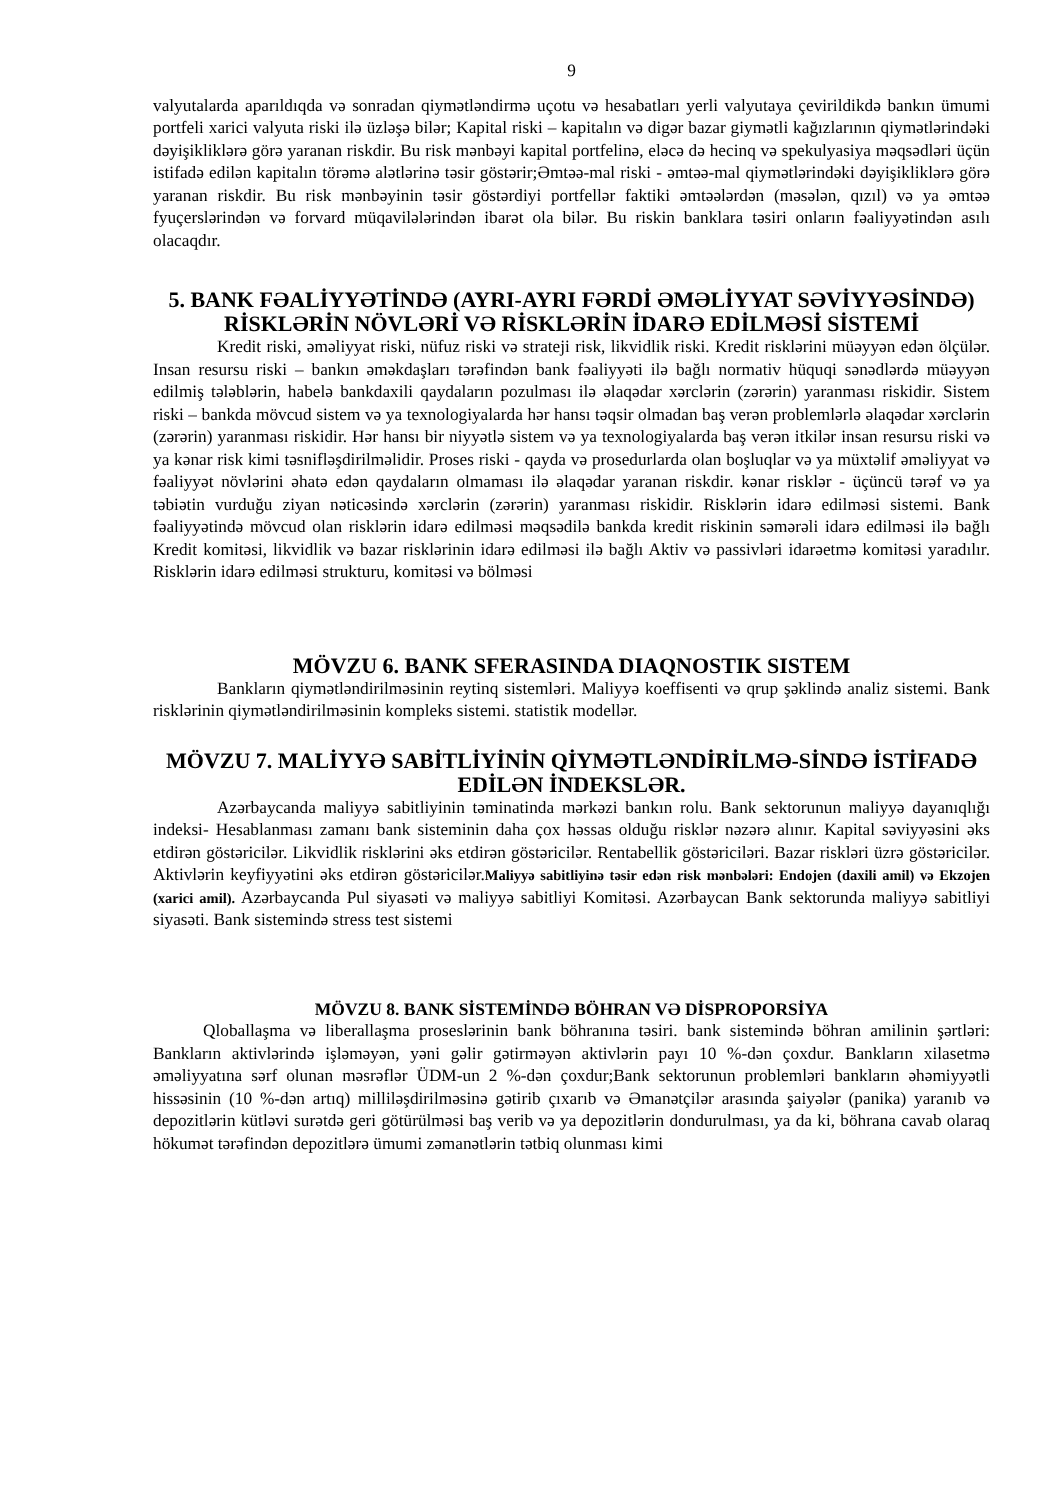9
valyutalarda aparıldıqda və sonradan qiymətləndirmə uçotu və hesabatları yerli valyutaya çevirildikdə bankın ümumi portfeli xarici valyuta riski ilə üzləşə bilər; Kapital riski – kapitalın və digər bazar giymətli kağızlarının qiymətlərindəki dəyişikliklərə görə yaranan riskdir. Bu risk mənbəyi kapital portfelinə, eləcə də hecinq və spekulyasiya məqsədləri üçün istifadə edilən kapitalın törəmə alətlərinə təsir göstərir;Əmtəə-mal riski - əmtəə-mal qiymətlərindəki dəyişikliklərə görə yaranan riskdir. Bu risk mənbəyinin təsir göstərdiyi portfellər faktiki əmtəələrdən (məsələn, qızıl) və ya əmtəə fyuçerslərindən və forvard müqavilələrindən ibarət ola bilər. Bu riskin banklara təsiri onların fəaliyyətindən asılı olacaqdır.
5. BANK FƏALİYYƏTİNDƏ (AYRI-AYRI FƏRDİ ƏMƏLİYYAT SƏVİYYƏSİNDƏ) RİSKLƏRİN NÖVLƏRİ VƏ RİSKLƏRİN İDARƏ EDİLMƏSİ SİSTEMİ
Kredit riski, əməliyyat riski, nüfuz riski və strateji risk, likvidlik riski. Kredit risklərini müəyyən edən ölçülər. Insan resursu riski – bankın əməkdaşları tərəfindən bank fəaliyyəti ilə bağlı normativ hüquqi sənədlərdə müəyyən edilmiş tələblərin, habelə bankdaxili qaydaların pozulması ilə əlaqədar xərclərin (zərərin) yaranması riskidir. Sistem riski – bankda mövcud sistem və ya texnologiyalarda hər hansı təqsir olmadan baş verən problemlərlə əlaqədar xərclərin (zərərin) yaranması riskidir. Hər hansı bir niyyətlə sistem və ya texnologiyalarda baş verən itkilər insan resursu riski və ya kənar risk kimi təsnifləşdirilməlidir. Proses riski - qayda və prosedurlarda olan boşluqlar və ya müxtəlif əməliyyat və fəaliyyət növlərini əhatə edən qaydaların olmaması ilə əlaqədar yaranan riskdir. kənar risklər - üçüncü tərəf və ya təbiətin vurduğu ziyan nəticəsində xərclərin (zərərin) yaranması riskidir. Risklərin idarə edilməsi sistemi. Bank fəaliyyətində mövcud olan risklərin idarə edilməsi məqsədilə bankda kredit riskinin səmərəli idarə edilməsi ilə bağlı Kredit komitəsi, likvidlik və bazar risklərinin idarə edilməsi ilə bağlı Aktiv və passivləri idarəetmə komitəsi yaradılır. Risklərin idarə edilməsi strukturu, komitəsi və bölməsi
MÖVZU 6. BANK SFERASINDA DIAQNOSTIK SISTEM
Bankların qiymətləndirilməsinin reytinq sistemləri. Maliyyə koeffisenti və qrup şəklində analiz sistemi. Bank risklərinin qiymətləndirilməsinin kompleks sistemi. statistik modellər.
MÖVZU 7. MALİYYƏ SABİTLİYİNİN QİYMƏTLƏNDİRİLMƏ-SİNDƏ İSTİFADƏ EDİLƏN İNDEKSLƏR.
Azərbaycanda maliyyə sabitliyinin təminatinda mərkəzi bankın rolu. Bank sektorunun maliyyə dayanıqlığı indeksi- Hesablanması zamanı bank sisteminin daha çox həssas olduğu risklər nəzərə alınır. Kapital səviyyəsini əks etdirən göstəricilər. Likvidlik risklərini əks etdirən göstəricilər. Rentabellik göstəriciləri. Bazar riskləri üzrə göstəricilər. Aktivlərin keyfiyyətini əks etdirən göstəricilər.Maliyyə sabitliyinə təsir edən risk mənbələri: Endojen (daxili amil) və Ekzojen (xarici amil). Azərbaycanda Pul siyasəti və maliyyə sabitliyi Komitəsi. Azərbaycan Bank sektorunda maliyyə sabitliyi siyasəti. Bank sistemində stress test sistemi
MÖVZU 8. BANK SİSTEMİNDƏ BÖHRAN VƏ DİSPROPORSİYA
Qloballaşma və liberallaşma proseslərinin bank böhranına təsiri. bank sistemində böhran amilinin şərtləri: Bankların aktivlərində işləməyən, yəni gəlir gətirməyən aktivlərin payı 10 %-dən çoxdur. Bankların xilasetmə əməliyyatına sərf olunan məsrəflər ÜDM-un 2 %-dən çoxdur;Bank sektorunun problemləri bankların əhəmiyyətli hissəsinin (10 %-dən artıq) milliləşdirilməsinə gətirib çıxarıb və Əmanətçilər arasında şaiyələr (panika) yaranıb və depozitlərin kütləvi surətdə geri götürülməsi baş verib və ya depozitlərin dondurulması, ya da ki, böhrana cavab olaraq hökumət tərəfindən depozitlərə ümumi zəmanətlərin tətbiq olunması kimi